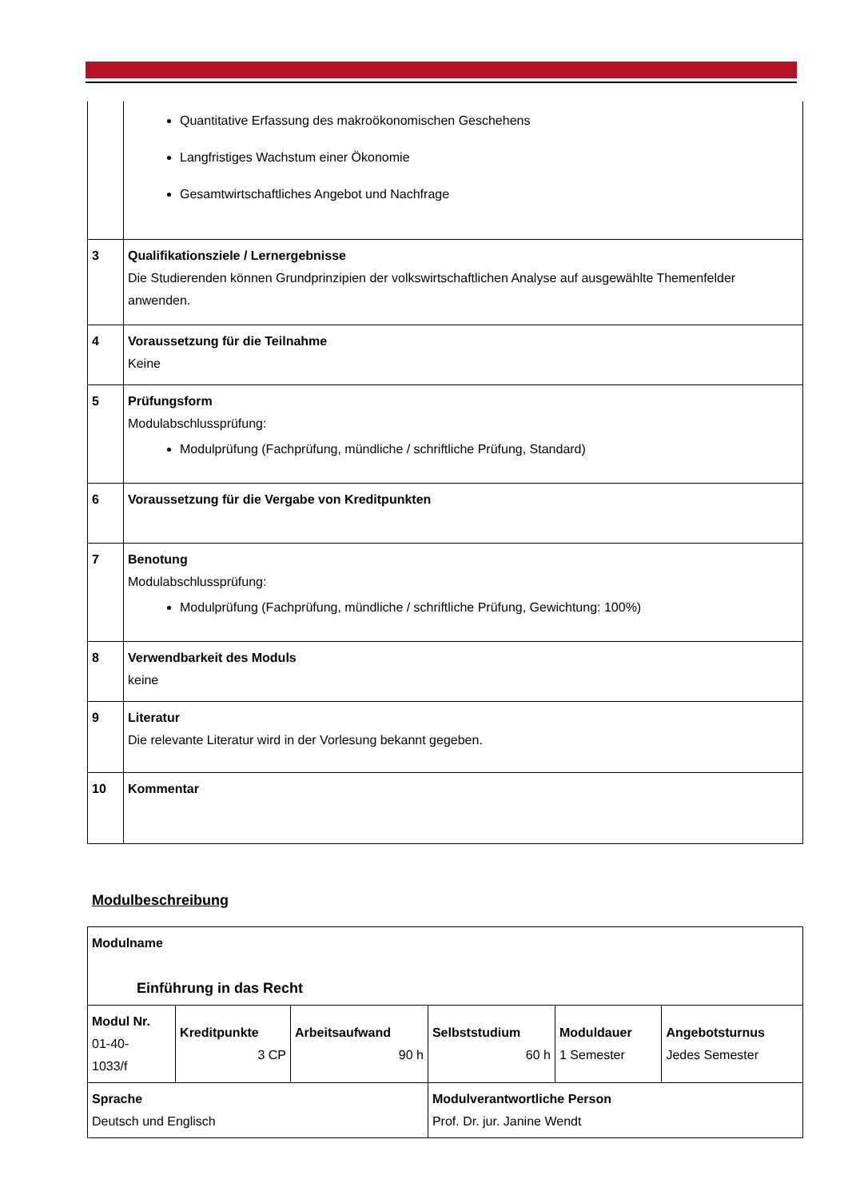| | Quantitative Erfassung des makroökonomischen Geschehens Langfristiges Wachstum einer Ökonomie Gesamtwirtschaftliches Angebot und Nachfrage |
| 3 | Qualifikationsziele / Lernergebnisse Die Studierenden können Grundprinzipien der volkswirtschaftlichen Analyse auf ausgewählte Themenfelder anwenden. |
| 4 | Voraussetzung für die Teilnahme Keine |
| 5 | Prüfungsform Modulabschlussprüfung: Modulprüfung (Fachprüfung, mündliche / schriftliche Prüfung, Standard) |
| 6 | Voraussetzung für die Vergabe von Kreditpunkten |
| 7 | Benotung Modulabschlussprüfung: Modulprüfung (Fachprüfung, mündliche / schriftliche Prüfung, Gewichtung: 100%) |
| 8 | Verwendbarkeit des Moduls keine |
| 9 | Literatur Die relevante Literatur wird in der Vorlesung bekannt gegeben. |
| 10 | Kommentar |
Modulbeschreibung
| Modulname Einführung in das Recht | | | | | |
| Modul Nr. 01-40- 1033/f | Kreditpunkte 3 CP | Arbeitsaufwand 90 h | Selbststudium 60 h | Moduldauer 1 Semester | Angebotsturnus Jedes Semester |
| Sprache Deutsch und Englisch | | | Modulverantwortliche Person Prof. Dr. jur. Janine Wendt | | |